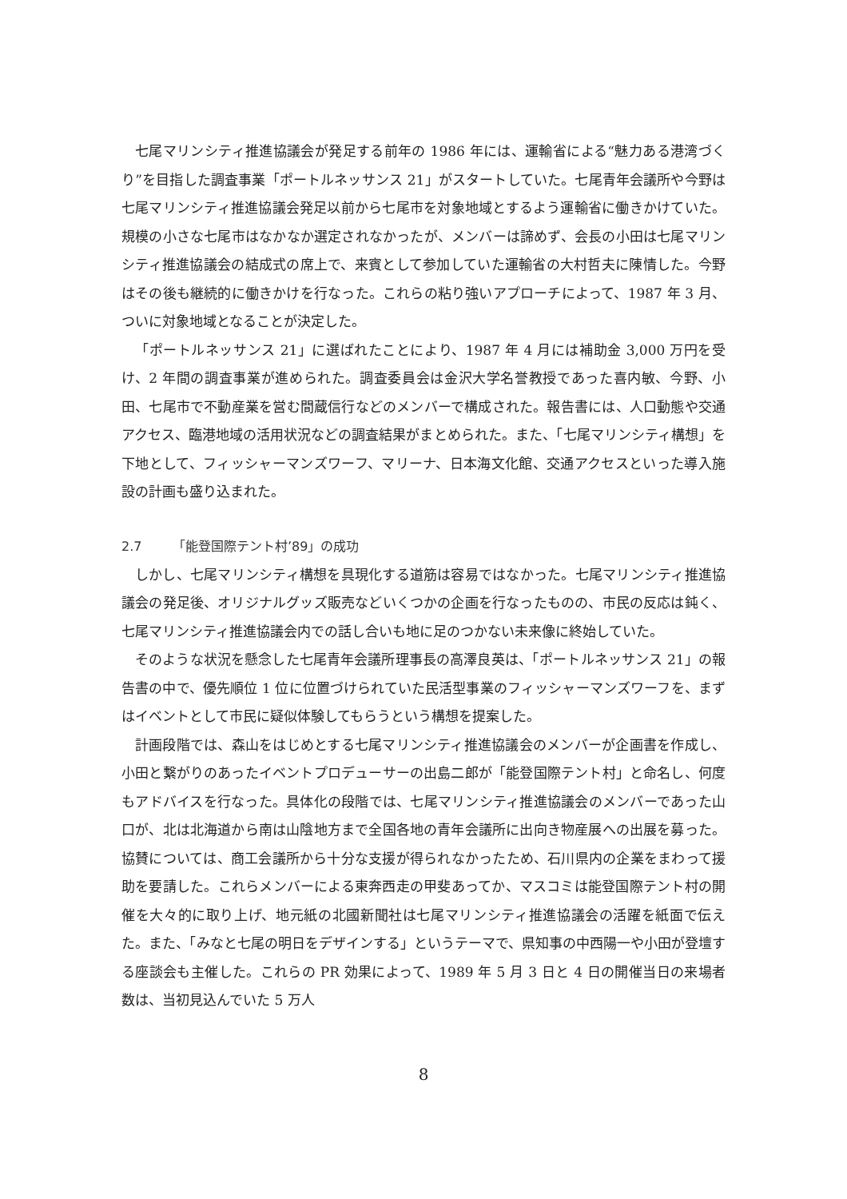七尾マリンシティ推進協議会が発足する前年の 1986 年には、運輸省による“魅力ある港湾づくり”を目指した調査事業「ポートルネッサンス 21」がスタートしていた。七尾青年会議所や今野は七尾マリンシティ推進協議会発足以前から七尾市を対象地域とするよう運輸省に働きかけていた。規模の小さな七尾市はなかなか選定されなかったが、メンバーは諦めず、会長の小田は七尾マリンシティ推進協議会の結成式の席上で、来賓として参加していた運輸省の大村哲夫に陳情した。今野はその後も継続的に働きかけを行なった。これらの粘り強いアプローチによって、1987 年 3 月、ついに対象地域となることが決定した。
「ポートルネッサンス 21」に選ばれたことにより、1987 年 4 月には補助金 3,000 万円を受け、2 年間の調査事業が進められた。調査委員会は金沢大学名誉教授であった喜内敏、今野、小田、七尾市で不動産業を営む間蔵信行などのメンバーで構成された。報告書には、人口動態や交通アクセス、臨港地域の活用状況などの調査結果がまとめられた。また、「七尾マリンシティ構想」を下地として、フィッシャーマンズワーフ、マリーナ、日本海文化館、交通アクセスといった導入施設の計画も盛り込まれた。
2.7 「能登国際テント村’89」の成功
しかし、七尾マリンシティ構想を具現化する道筋は容易ではなかった。七尾マリンシティ推進協議会の発足後、オリジナルグッズ販売などいくつかの企画を行なったものの、市民の反応は鈍く、七尾マリンシティ推進協議会内での話し合いも地に足のつかない未来像に終始していた。
そのような状況を懸念した七尾青年会議所理事長の高澤良英は、「ポートルネッサンス 21」の報告書の中で、優先順位 1 位に位置づけられていた民活型事業のフィッシャーマンズワーフを、まずはイベントとして市民に疑似体験してもらうという構想を提案した。
計画段階では、森山をはじめとする七尾マリンシティ推進協議会のメンバーが企画書を作成し、小田と繋がりのあったイベントプロデューサーの出島二郎が「能登国際テント村」と命名し、何度もアドバイスを行なった。具体化の段階では、七尾マリンシティ推進協議会のメンバーであった山口が、北は北海道から南は山陰地方まで全国各地の青年会議所に出向き物産展への出展を募った。協賛については、商工会議所から十分な支援が得られなかったため、石川県内の企業をまわって援助を要請した。これらメンバーによる東奔西走の甲斐あってか、マスコミは能登国際テント村の開催を大々的に取り上げ、地元紙の北國新聞社は七尾マリンシティ推進協議会の活躍を紙面で伝えた。また、「みなと七尾の明日をデザインする」というテーマで、県知事の中西陽一や小田が登壇する座談会も主催した。これらの PR 効果によって、1989 年 5 月 3 日と 4 日の開催当日の来場者数は、当初見込んでいた 5 万人
8